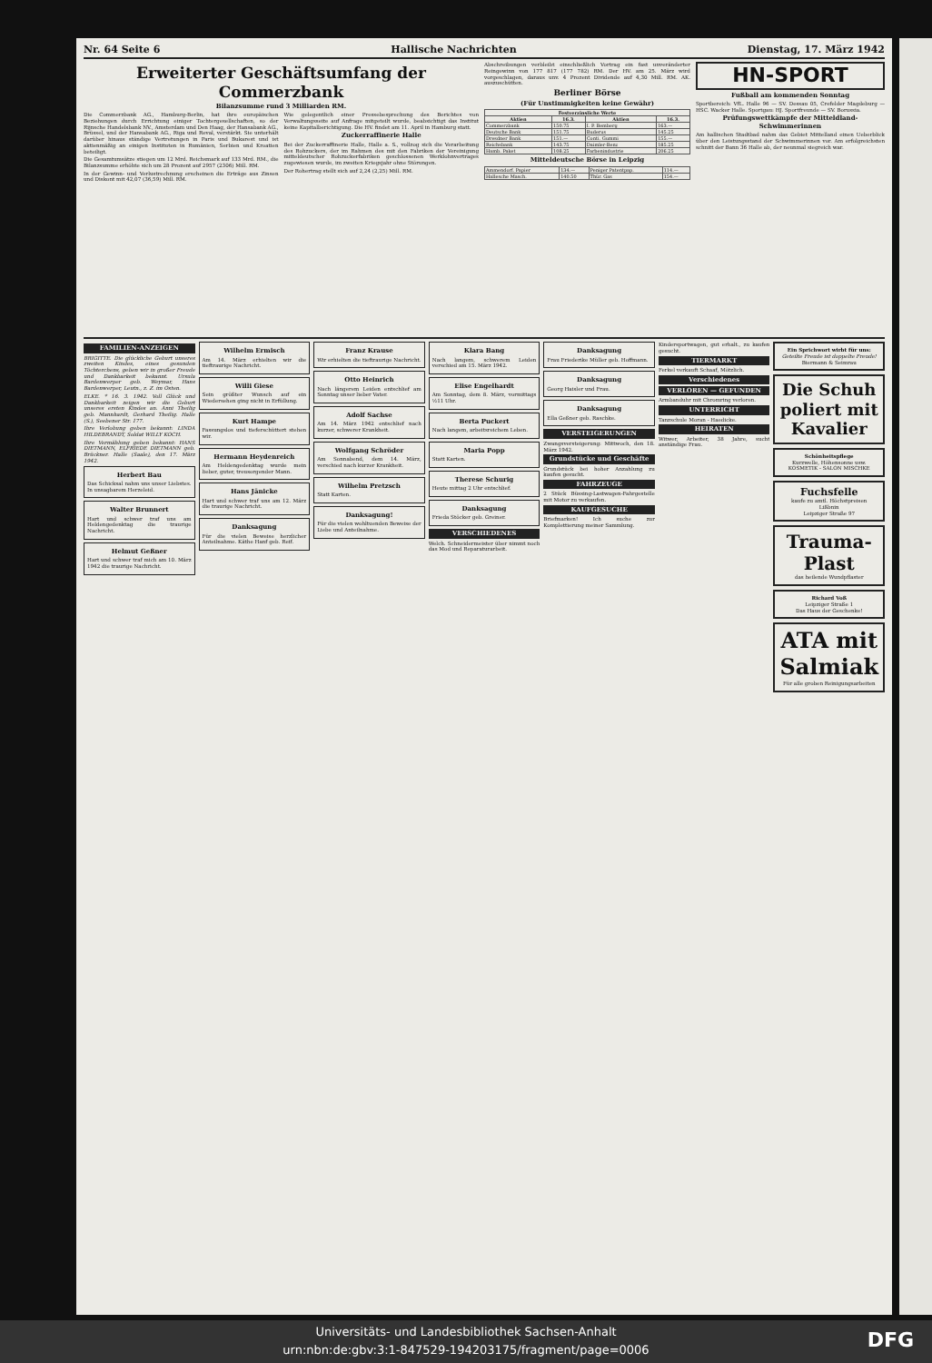Nr. 64 Seite 6 Hallische Nachrichten Dienstag, 17. März 1942
Erweiterter Geschäftsumfang der Commerzbank
Bilanzsumme rund 3 Milliarden RM.
Die Commerzbank AG., Hamburg-Berlin, hat ihre europäischen Beziehungen durch Errichtung einiger Tochtergesellschaften, so der Rijnsche Handelsbank NV., Amsterdam und Den Haag, der Hansabank AG., Brüssel, und der Hansabank AG., Riga und Reval, verstärkt. Sie unterhält darüber hinaus ständige Vertretungen in Paris und Bukarest und ist aktienmäßig an einigen Instituten in Rumänien, Serbien und Kroatien beteiligt.
Die Gesamtumsätze stiegen um 12 Mrd. Reichsmark auf 133 Mrd. RM., die Bilanzsumme erhöhte sich um 28 Prozent auf 2957 (2306) Mill. RM.
In der Gewinn- und Verlustrechnung erscheinen die Erträge aus Zinsen und Diskont mit 42,07 (36,59) Mill. RM.
Wie gelegentlich einer Pressebesprechung des Berichtes von Verwaltungsseite auf Anfrage mitgeteilt wurde, beabsichtigt das Institut keine Kapitalberichtigung. Die HV. findet am 11. April in Hamburg statt.
Zuckerraffinerie Halle
Bei der Zuckerraffinerie Halle, Halle a. S., vollzog sich die Verarbeitung des Rohzuckers, der im Rahmen des mit den Fabriken der Vereinigung mitteldeutscher Rohzuckerfabriken geschlossenen Werklohnvertrages zugewiesen wurde, im zweiten Kriegsjahr ohne Störungen.
Der Rohertrag stellt sich auf 2,24 (2,25) Mill. RM.
Abschreibungen verbleibt einschließlich Vortrag ein fast unveränderter Reingewinn von 177 817 (177 782) RM. Der HV. am 25. März wird vorgeschlagen, daraus unv. 4 Prozent Dividende auf 4,30 Mill. RM. AK. auszuschütten.
Berliner Börse
(Für Unstimmigkeiten keine Gewähr)
| Festverzinsliche Werte | | | |
| --- | --- | --- | --- |
| Aktien | 16.3. | Aktien | 16.3. |
| Commerzbank | 150.75 | I. P. Bemberg | 163.— |
| Deutsche Bank | 151.75 | Buderus | 145.25 |
| Dresdner Bank | 151.— | Conti. Gummi | 155.— |
| Reichsbank | 143.75 | Daimler-Benz | 185.25 |
| Hamb. Paket | 108.25 | Farbenindustrie | 206.25 |
Mitteldeutsche Börse in Leipzig
| Ammendorf. Papier | 134.— | Peniger Patentpap. | 114.— |
| Hallesche Masch. | 140.50 | Thür. Gas | 154.— |
HN-SPORT
Fußball am kommenden Sonntag
Sportbereich: VfL. Halle 96 — SV. Dessau 05, Crefelder Magdeburg — HSC. Wacker Halle. Sportgau: HJ. Sportfreunde — SV. Borussia.
Prüfungswettkämpfe der Mitteldland-Schwimmerinnen
Am hallischen Stadtbad nahm das Gebiet Mittelland einen Ueberblick über den Leistungsstand der Schwimmerinnen vor. Am erfolgreichsten schnitt der Bann 36 Halle ab, der neunmal siegreich war.
FAMILIEN-ANZEIGEN
BRIGITTE. Die glückliche Geburt unseres zweiten Kindes, eines gesunden Töchterchens, geben wir in großer Freude und Dankbarkeit bekannt. Ursula Bardenwerper geb. Weymar, Hans Bardenwerper, Leutn., z. Z. im Osten.
ELKE. * 16. 3. 1942. Voll Glück und Dankbarkeit zeigen wir die Geburt unseres ersten Kindes an. Anni Theilig geb. Mannhardt, Gerhard Theilig. Halle (S.), Seebener Str. 177.
Ihre Verlobung geben bekannt: LINDA HILDEBRANDT, Soldat WILLY KOCH.
Ihre Vermählung geben bekannt: HANS DIETMANN, ELFRIEDE DIETMANN geb. Brückner. Halle (Saale), den 17. März 1942.
Herbert Bau
Das Schicksal nahm uns unser Liebstes. In unsagbarem Herzeleid.
Walter Brunnert
Hart und schwer traf uns am Heldengedenktag die traurige Nachricht.
Helmut Geßner
Hart und schwer traf mich am 10. März 1942 die traurige Nachricht.
Wilhelm Ermisch
Am 14. März erhielten wir die tieftraurige Nachricht.
Willi Giese
Sein größter Wunsch auf ein Wiedersehen ging nicht in Erfüllung.
Kurt Hampe
Fassungslos und tieferschüttert stehen wir.
Hermann Heydenreich
Am Heldengedenktag wurde mein lieber, guter, treusorgender Mann.
Hans Jänicke
Hart und schwer traf uns am 12. März die traurige Nachricht.
Danksagung
Für die vielen Beweise herzlicher Anteilnahme. Käthe Hanf geb. Reif.
Franz Krause
Wir erhielten die tieftraurige Nachricht.
Otto Heinrich
Nach längerem Leiden entschlief am Sonntag unser lieber Vater.
Adolf Sachse
Am 14. März 1942 entschlief nach kurzer, schwerer Krankheit.
Wolfgang Schröder
Am Sonnabend, dem 14. März, verschied nach kurzer Krankheit.
Wilhelm Pretzsch
Statt Karten.
Danksagung!
Für die vielen wohltuenden Beweise der Liebe und Anteilnahme.
Klara Bang
Nach langem, schwerem Leiden verschied am 15. März 1942.
Elise Engelhardt
Am Sonntag, dem 8. März, vormittags ½11 Uhr.
Berta Puckert
Nach langem, arbeitsreichem Leben.
Maria Popp
Statt Karten.
Therese Schurig
Heute mittag 2 Uhr entschlief.
Danksagung
Frieda Stöcker geb. Greiner.
VERSCHIEDENES
Welch. Schneidermeister über nimmt noch das Mod und Reparaturarbeit.
Danksagung
Frau Friederike Müller geb. Hoffmann.
Danksagung
Georg Haisler und Frau.
Danksagung
Ella Geßner geb. Raschke.
VERSTEIGERUNGEN
Zwangsversteigerung: Mittwoch, den 18. März 1942.
Grundstücke und Geschäfte
Grundstück bei hoher Anzahlung zu kaufen gesucht.
FAHRZEUGE
2 Stück Büssing-Lastwagen-Fahrgestelle mit Motor zu verkaufen.
KAUFGESUCHE
Briefmarken! Ich suche zur Komplettierung meiner Sammlung.
Kindersportwagen, gut erhalt., zu kaufen gesucht.
TIERMARKT
Ferkel verkauft Schaaf, Mötzlich.
Verschiedenes
VERLOREN — GEFUNDEN
Armbanduhr mit Chromring verloren.
UNTERRICHT
Tanzschule Moran - Haedicke.
HEIRATEN
Witwer, Arbeiter, 38 Jahre, sucht anständige Frau.
Ein Sprichwort wirbt für uns:
Geteilte Freude ist doppelte Freude!
Biermann & Seimrau
Die Schuh poliert mit Kavalier
Schönheitspflege
Kurzwelle, Höhensonne usw.
KOSMETIK - SALON MISCHKE
Fuchsfelle
kaufe zu amtl. Höchstpreisen
Lißbnin
Leipziger Straße 97
Trauma-Plast
das heilende Wundpflaster
Richard Voß
Leipziger Straße 1
Das Haus der Geschenke!
ATA mit Salmiak
Für alle groben Reinigungsarbeiten
Universitäts- und Landesbibliothek Sachsen-Anhalt
urn:nbn:de:gbv:3:1-847529-194203175/fragment/page=0006
DFG